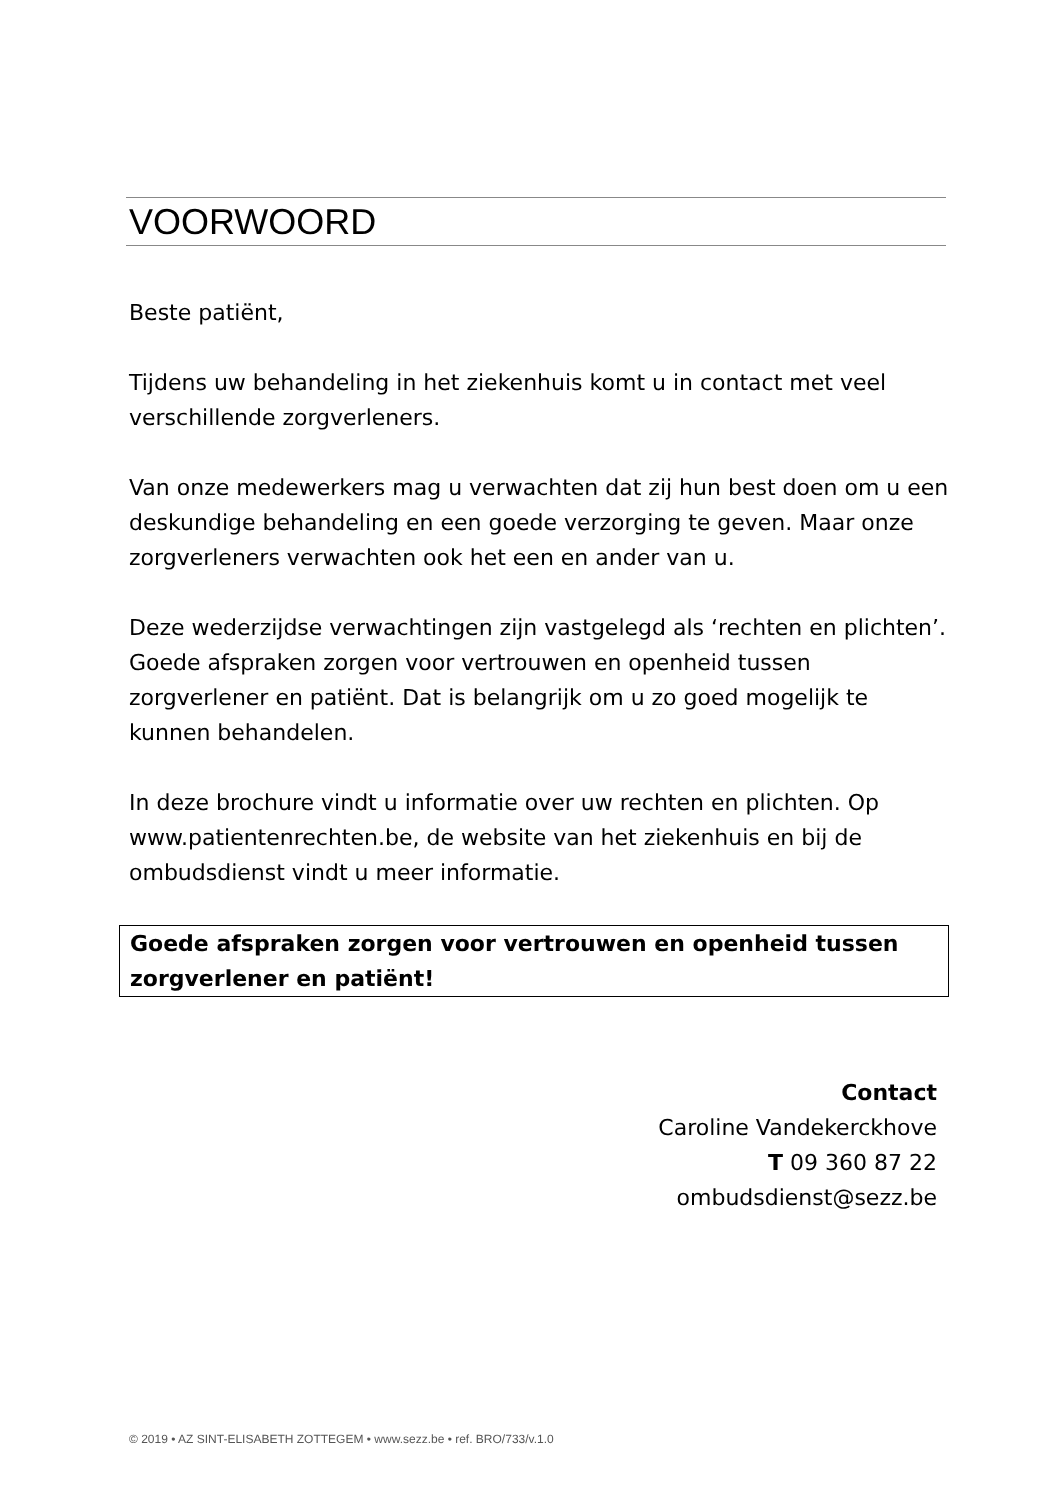VOORWOORD
Beste patiënt,
Tijdens uw behandeling in het ziekenhuis komt u in contact met veel verschillende zorgverleners.
Van onze medewerkers mag u verwachten dat zij hun best doen om u een deskundige behandeling en een goede verzorging te geven. Maar onze zorgverleners verwachten ook het een en ander van u.
Deze wederzijdse verwachtingen zijn vastgelegd als ‘rechten en plichten’. Goede afspraken zorgen voor vertrouwen en openheid tussen zorgverlener en patiënt. Dat is belangrijk om u zo goed mogelijk te kunnen behandelen.
In deze brochure vindt u informatie over uw rechten en plichten. Op www.patientenrechten.be, de website van het ziekenhuis en bij de ombudsdienst vindt u meer informatie.
Goede afspraken zorgen voor vertrouwen en openheid tussen zorgverlener en patiënt!
Contact
Caroline Vandekerckhove
T 09 360 87 22
ombudsdienst@sezz.be
© 2019 • AZ SINT-ELISABETH ZOTTEGEM • www.sezz.be • ref. BRO/733/v.1.0